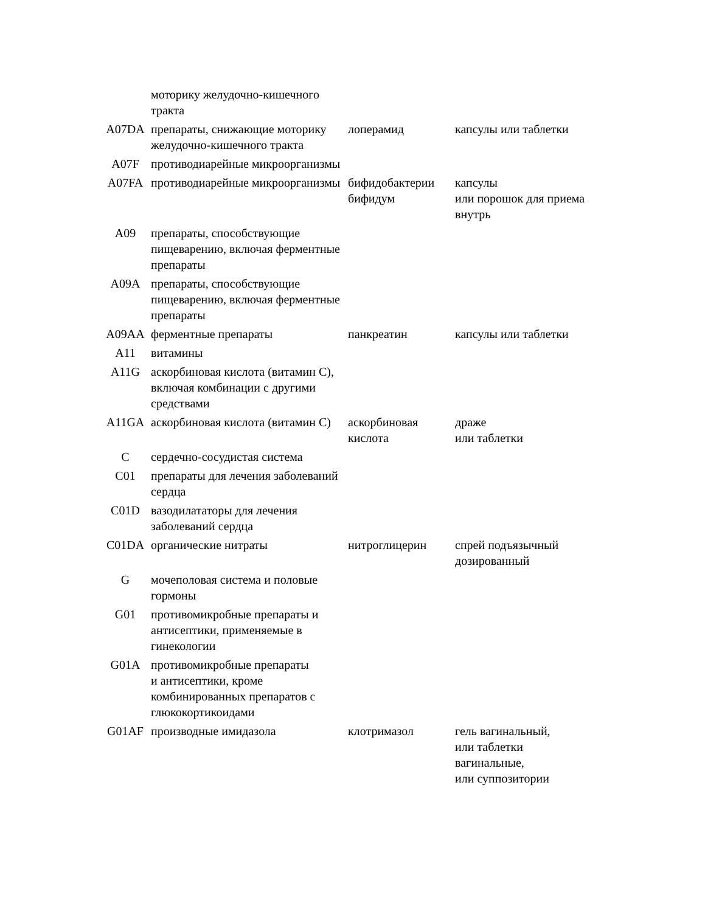| | моторику желудочно-кишечного тракта | | |
| A07DA | препараты, снижающие моторику желудочно-кишечного тракта | лоперамид | капсулы или таблетки |
| A07F | противодиарейные микроорганизмы | | |
| A07FA | противодиарейные микроорганизмы | бифидобактерии бифидум | капсулы или порошок для приема внутрь |
| A09 | препараты, способствующие пищеварению, включая ферментные препараты | | |
| A09A | препараты, способствующие пищеварению, включая ферментные препараты | | |
| A09AA | ферментные препараты | панкреатин | капсулы или таблетки |
| A11 | витамины | | |
| A11G | аскорбиновая кислота (витамин C), включая комбинации с другими средствами | | |
| A11GA | аскорбиновая кислота (витамин C) | аскорбиновая кислота | драже или таблетки |
| C | сердечно-сосудистая система | | |
| C01 | препараты для лечения заболеваний сердца | | |
| C01D | вазодилататоры для лечения заболеваний сердца | | |
| C01DA | органические нитраты | нитроглицерин | спрей подъязычный дозированный |
| G | мочеполовая система и половые гормоны | | |
| G01 | противомикробные препараты и антисептики, применяемые в гинекологии | | |
| G01A | противомикробные препараты и антисептики, кроме комбинированных препаратов с глюкокортикоидами | | |
| G01AF | производные имидазола | клотримазол | гель вагинальный, или таблетки вагинальные, или суппозитории |